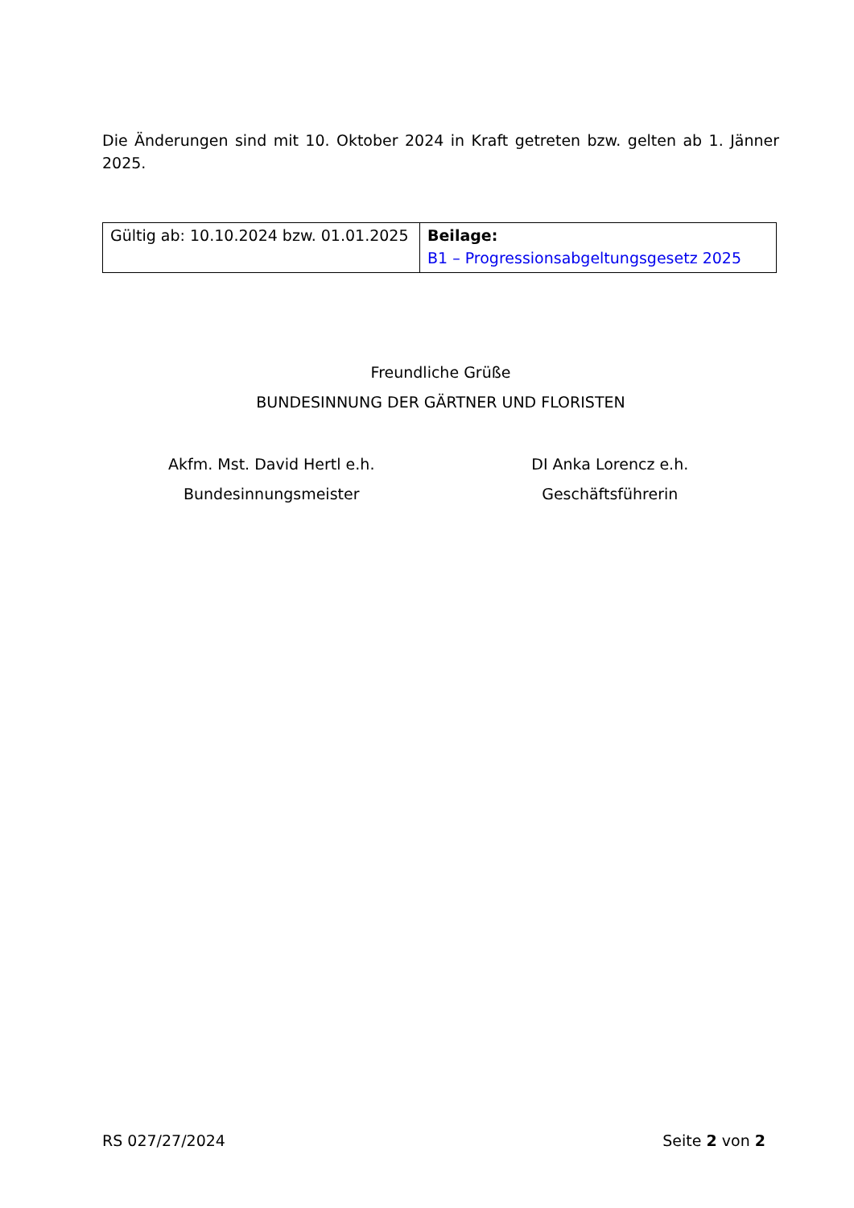Die Änderungen sind mit 10. Oktober 2024 in Kraft getreten bzw. gelten ab 1. Jänner 2025.
| Gültig ab: 10.10.2024 bzw. 01.01.2025 | Beilage: B1 – Progressionsabgeltungsgesetz 2025 |
Freundliche Grüße
BUNDESINNUNG DER GÄRTNER UND FLORISTEN
Akfm. Mst. David Hertl e.h.
Bundesinnungsmeister
DI Anka Lorencz e.h.
Geschäftsführerin
RS 027/27/2024 Seite 2 von 2